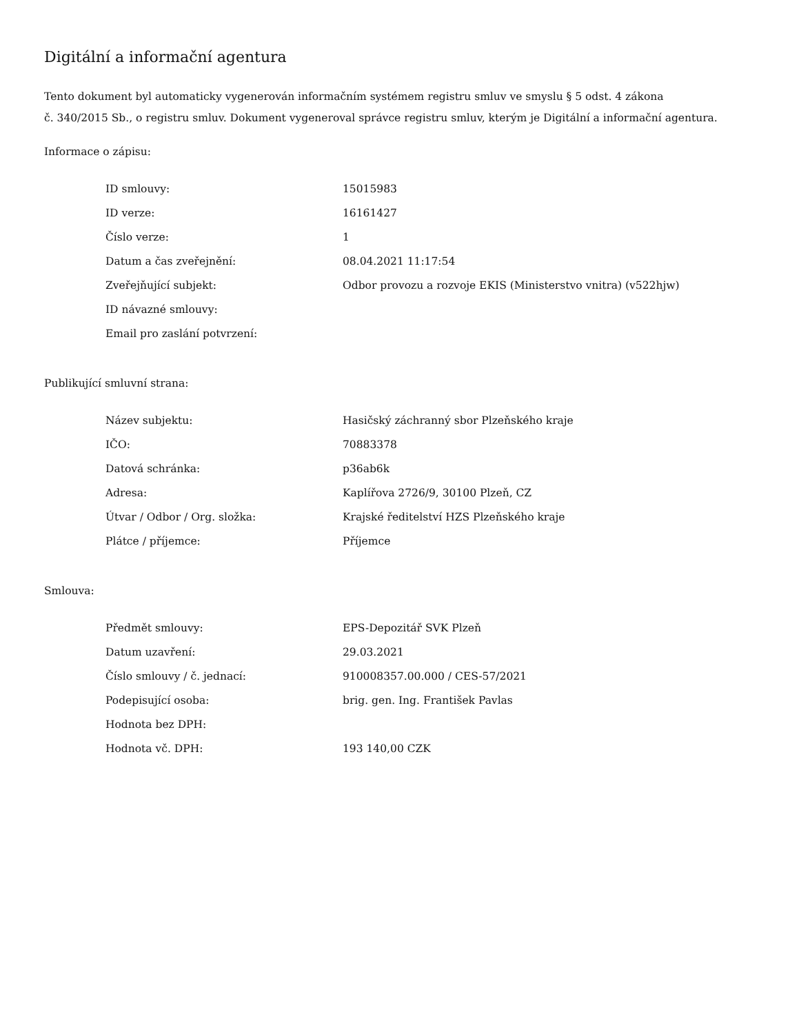Digitální a informační agentura
Tento dokument byl automaticky vygenerován informačním systémem registru smluv ve smyslu § 5 odst. 4 zákona
č. 340/2015 Sb., o registru smluv. Dokument vygeneroval správce registru smluv, kterým je Digitální a informační agentura.
Informace o zápisu:
| ID smlouvy: | 15015983 |
| ID verze: | 16161427 |
| Číslo verze: | 1 |
| Datum a čas zveřejnění: | 08.04.2021 11:17:54 |
| Zveřejňující subjekt: | Odbor provozu a rozvoje EKIS (Ministerstvo vnitra) (v522hjw) |
| ID návazné smlouvy: | |
| Email pro zaslání potvrzení: | |
Publikující smluvní strana:
| Název subjektu: | Hasičský záchranný sbor Plzeňského kraje |
| IČO: | 70883378 |
| Datová schránka: | p36ab6k |
| Adresa: | Kaplířova 2726/9, 30100 Plzeň, CZ |
| Útvar / Odbor / Org. složka: | Krajské ředitelství HZS Plzeňského kraje |
| Plátce / příjemce: | Příjemce |
Smlouva:
| Předmět smlouvy: | EPS-Depozitář SVK Plzeň |
| Datum uzavření: | 29.03.2021 |
| Číslo smlouvy / č. jednací: | 910008357.00.000 / CES-57/2021 |
| Podepisující osoba: | brig. gen. Ing. František Pavlas |
| Hodnota bez DPH: | |
| Hodnota vč. DPH: | 193 140,00 CZK |